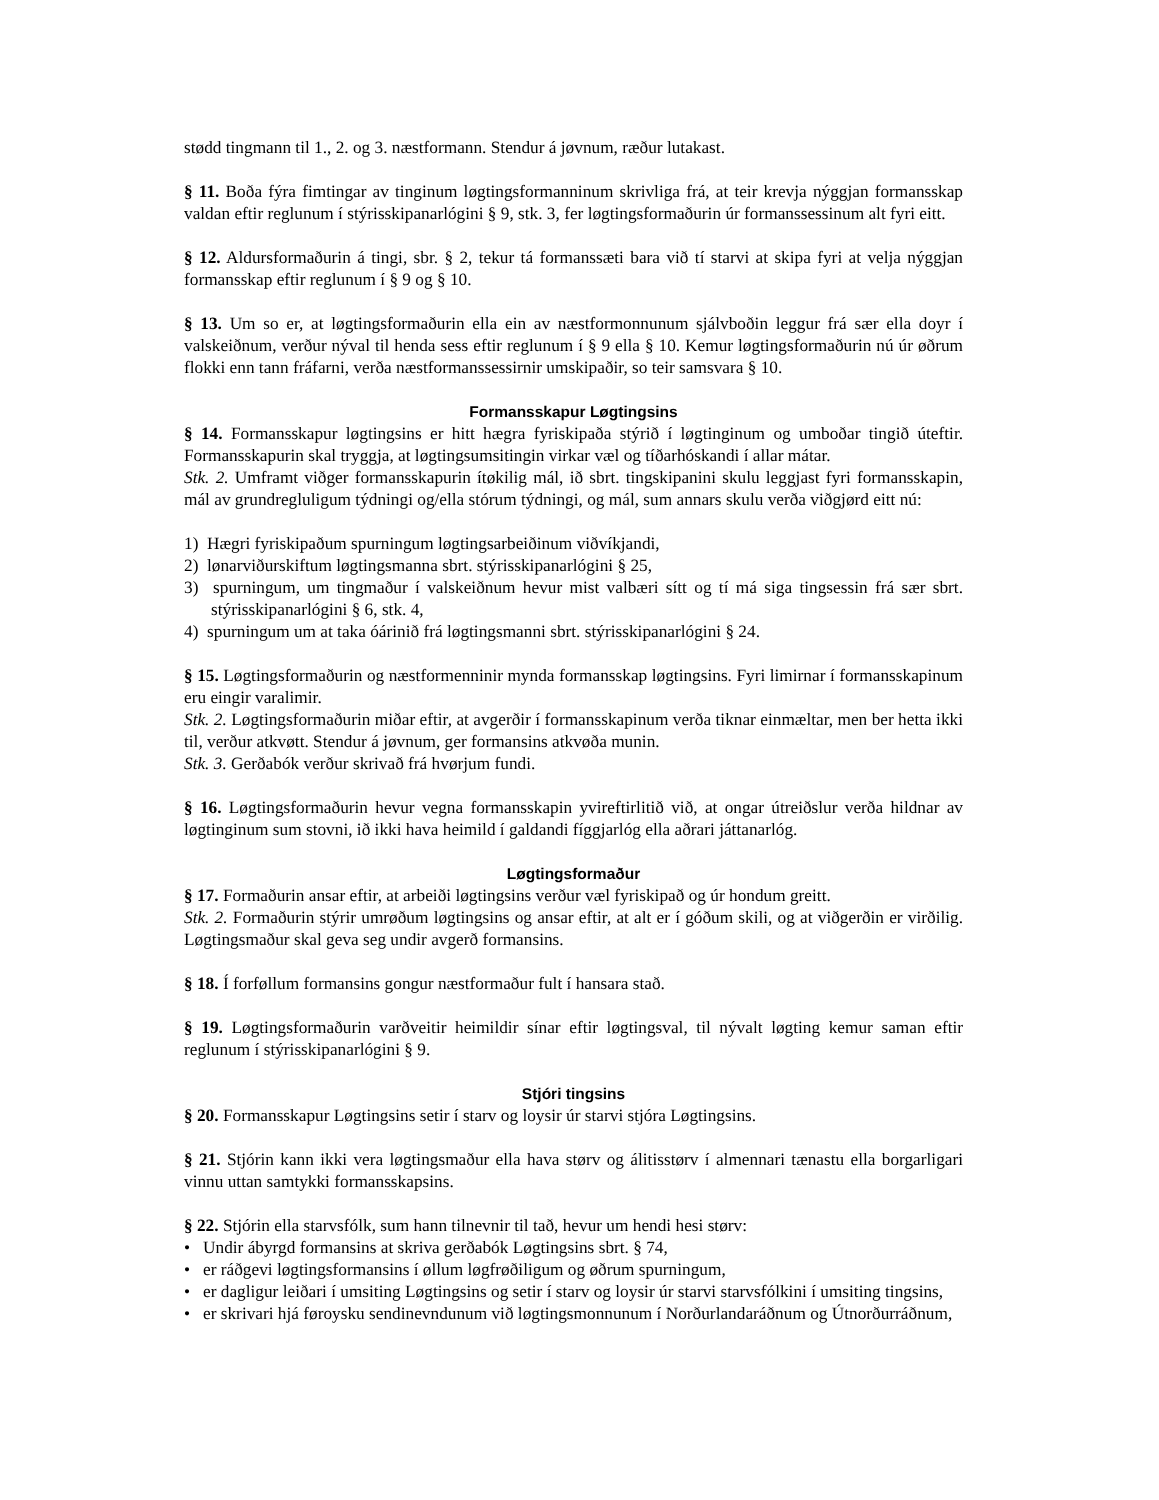stødd tingmann til 1., 2. og 3. næstformann. Stendur á jøvnum, ræður lutakast.
§ 11. Boða fýra fimtingar av tinginum løgtingsformanninum skrivliga frá, at teir krevja nýggjan formansskap valdan eftir reglunum í stýrisskipanarlógini § 9, stk. 3, fer løgtingsformaðurin úr formanssessinum alt fyri eitt.
§ 12. Aldursformaðurin á tingi, sbr. § 2, tekur tá formanssæti bara við tí starvi at skipa fyri at velja nýggjan formansskap eftir reglunum í § 9 og § 10.
§ 13. Um so er, at løgtingsformaðurin ella ein av næstformonnunum sjálvboðin leggur frá sær ella doyr í valskeiðnum, verður nýval til henda sess eftir reglunum í § 9 ella § 10. Kemur løgtingsformaðurin nú úr øðrum flokki enn tann fráfarni, verða næstformanssessirnir umskipaðir, so teir samsvara § 10.
Formansskapur Løgtingsins
§ 14. Formansskapur løgtingsins er hitt hægra fyriskipaða stýrið í løgtinginum og umboðar tingið úteftir. Formansskapurin skal tryggja, at løgtingsumsitingin virkar væl og tíðarhóskandi í allar mátar.
Stk. 2. Umframt viðger formansskapurin ítøkilig mál, ið sbrt. tingskipanini skulu leggjast fyri formansskapin, mál av grundregluligum týdningi og/ella stórum týdningi, og mál, sum annars skulu verða viðgjørd eitt nú:
1) Hægri fyriskipaðum spurningum løgtingsarbeiðinum viðvíkjandi,
2) lønarviðurskiftum løgtingsmanna sbrt. stýrisskipanarlógini § 25,
3) spurningum, um tingmaður í valskeiðnum hevur mist valbæri sítt og tí má siga tingsessin frá sær sbrt. stýrisskipanarlógini § 6, stk. 4,
4) spurningum um at taka óárinið frá løgtingsmanni sbrt. stýrisskipanarlógini § 24.
§ 15. Løgtingsformaðurin og næstformenninir mynda formansskap løgtingsins. Fyri limirnar í formansskapinum eru eingir varalimir.
Stk. 2. Løgtingsformaðurin miðar eftir, at avgerðir í formansskapinum verða tiknar einmæltar, men ber hetta ikki til, verður atkvøtt. Stendur á jøvnum, ger formansins atkvøða munin.
Stk. 3. Gerðabók verður skrivað frá hvørjum fundi.
§ 16. Løgtingsformaðurin hevur vegna formansskapin yvireftirlitið við, at ongar útreiðslur verða hildnar av løgtinginum sum stovni, ið ikki hava heimild í galdandi fíggjarlóg ella aðrari játtanarlóg.
Løgtingsformaður
§ 17. Formaðurin ansar eftir, at arbeiði løgtingsins verður væl fyriskipað og úr hondum greitt.
Stk. 2. Formaðurin stýrir umrøðum løgtingsins og ansar eftir, at alt er í góðum skili, og at viðgerðin er virðilig. Løgtingsmaður skal geva seg undir avgerð formansins.
§ 18. Í forføllum formansins gongur næstformaður fult í hansara stað.
§ 19. Løgtingsformaðurin varðveitir heimildir sínar eftir løgtingsval, til nývalt løgting kemur saman eftir reglunum í stýrisskipanarlógini § 9.
Stjóri tingsins
§ 20. Formansskapur Løgtingsins setir í starv og loysir úr starvi stjóra Løgtingsins.
§ 21. Stjórin kann ikki vera løgtingsmaður ella hava størv og álitisstørv í almennari tænastu ella borgarligari vinnu uttan samtykki formansskapsins.
§ 22. Stjórin ella starvsfólk, sum hann tilnevnir til tað, hevur um hendi hesi størv:
• Undir ábyrgd formansins at skriva gerðabók Løgtingsins sbrt. § 74,
• er ráðgevi løgtingsformansins í øllum løgfrøðiligum og øðrum spurningum,
• er dagligur leiðari í umsiting Løgtingsins og setir í starv og loysir úr starvi starvsfólkini í umsiting tingsins,
• er skrivari hjá føroysku sendinevndunum við løgtingsmonnunum í Norðurlandaráðnum og Útnorðurráðnum,